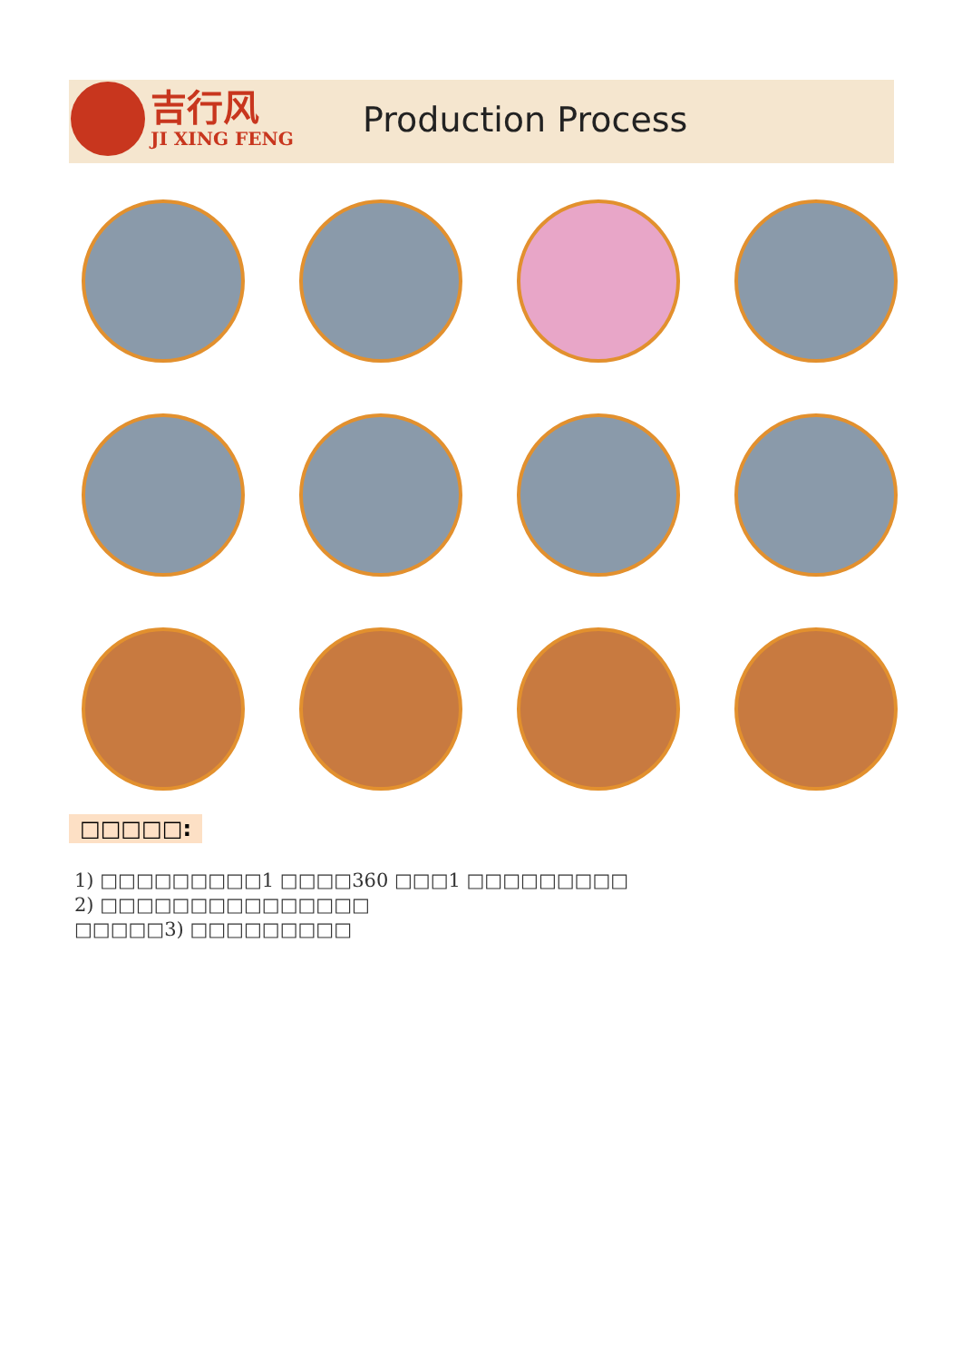吉行风
JI XING FENG
Production Process
□□□□□:
1) □□□□□□□□□1 □□□□360 □□□1 □□□□□□□□□
2) □□□□□□□□□□□□□□□
□□□□□3) □□□□□□□□□